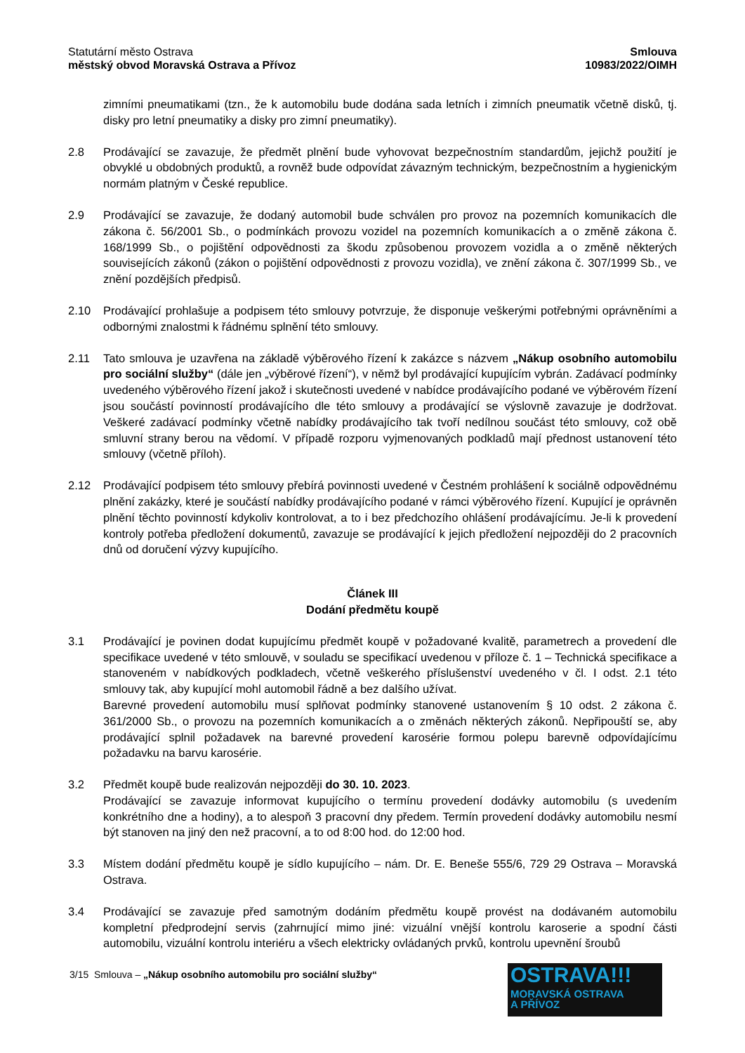Statutární město Ostrava
městský obvod Moravská Ostrava a Přívoz
Smlouva
10983/2022/OIMH
zimními pneumatikami (tzn., že k automobilu bude dodána sada letních i zimních pneumatik včetně disků, tj. disky pro letní pneumatiky a disky pro zimní pneumatiky).
2.8 Prodávající se zavazuje, že předmět plnění bude vyhovovat bezpečnostním standardům, jejichž použití je obvyklé u obdobných produktů, a rovněž bude odpovídat závazným technickým, bezpečnostním a hygienickým normám platným v České republice.
2.9 Prodávající se zavazuje, že dodaný automobil bude schválen pro provoz na pozemních komunikacích dle zákona č. 56/2001 Sb., o podmínkách provozu vozidel na pozemních komunikacích a o změně zákona č. 168/1999 Sb., o pojištění odpovědnosti za škodu způsobenou provozem vozidla a o změně některých souvisejících zákonů (zákon o pojištění odpovědnosti z provozu vozidla), ve znění zákona č. 307/1999 Sb., ve znění pozdějších předpisů.
2.10 Prodávající prohlašuje a podpisem této smlouvy potvrzuje, že disponuje veškerými potřebnými oprávněními a odbornými znalostmi k řádnému splnění této smlouvy.
2.11 Tato smlouva je uzavřena na základě výběrového řízení k zakázce s názvem „Nákup osobního automobilu pro sociální služby“ (dále jen „výběrové řízení“), v němž byl prodávající kupujícím vybrán. Zadávací podmínky uvedeného výběrového řízení jakož i skutečnosti uvedené v nabídce prodávajícího podané ve výběrovém řízení jsou součástí povinností prodávajícího dle této smlouvy a prodávající se výslovně zavazuje je dodržovat. Veškeré zadávací podmínky včetně nabídky prodávajícího tak tvoří nedílnou součást této smlouvy, což obě smluvní strany berou na vědomí. V případě rozporu vyjmenovaných podkladů mají přednost ustanovení této smlouvy (včetně příloh).
2.12 Prodávající podpisem této smlouvy přebírá povinnosti uvedené v Čestném prohlášení k sociálně odpovědnému plnění zakázky, které je součástí nabídky prodávajícího podané v rámci výběrového řízení. Kupující je oprávněn plnění těchto povinností kdykoliv kontrolovat, a to i bez předchozího ohlášení prodávajícímu. Je-li k provedení kontroly potřeba předložení dokumentů, zavazuje se prodávající k jejich předložení nejpozději do 2 pracovních dnů od doručení výzvy kupujícího.
Článek III
Dodání předmětu koupě
3.1 Prodávající je povinen dodat kupujícímu předmět koupě v požadované kvalitě, parametrech a provedení dle specifikace uvedené v této smlouvě, v souladu se specifikací uvedenou v příloze č. 1 – Technická specifikace a stanoveném v nabídkových podkladech, včetně veškerého příslušenství uvedeného v čl. I odst. 2.1 této smlouvy tak, aby kupující mohl automobil řádně a bez dalšího užívat.
Barevné provedení automobilu musí splňovat podmínky stanovené ustanovením § 10 odst. 2 zákona č. 361/2000 Sb., o provozu na pozemních komunikacích a o změnách některých zákonů. Nepřipouští se, aby prodávající splnil požadavek na barevné provedení karosérie formou polepu barevně odpovídajícímu požadavku na barvu karosérie.
3.2 Předmět koupě bude realizován nejpozději do 30. 10. 2023.
Prodávající se zavazuje informovat kupujícího o termínu provedení dodávky automobilu (s uvedením konkrétního dne a hodiny), a to alespoň 3 pracovní dny předem. Termín provedení dodávky automobilu nesmí být stanoven na jiný den než pracovní, a to od 8:00 hod. do 12:00 hod.
3.3 Místem dodání předmětu koupě je sídlo kupujícího – nám. Dr. E. Beneše 555/6, 729 29 Ostrava – Moravská Ostrava.
3.4 Prodávající se zavazuje před samotným dodáním předmětu koupě provést na dodávaném automobilu kompletní předprodejní servis (zahrnující mimo jiné: vizuální vnější kontrolu karoserie a spodní části automobilu, vizuální kontrolu interiéru a všech elektricky ovládaných prvků, kontrolu upevnění šroubů
3/15 Smlouva – „Nákup osobního automobilu pro sociální služby“
OSTRAVA!!!
MORAVSKÁ OSTRAVA
A PŘÍVOZ